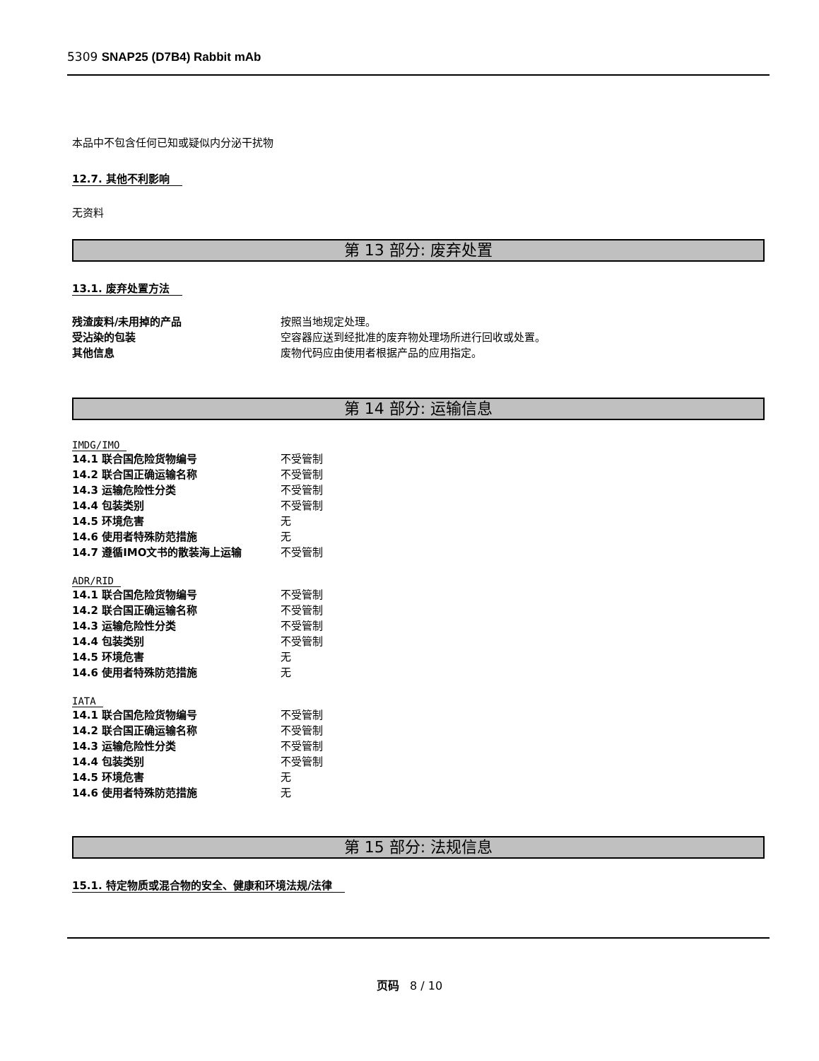5309 SNAP25 (D7B4) Rabbit mAb
本品中不包含任何已知或疑似内分泌干扰物
12.7. 其他不利影响
无资料
第 13 部分: 废弃处置
13.1. 废弃处置方法
残渣废料/未用掉的产品 按照当地规定处理。
受沾染的包装 空容器应送到经批准的废弃物处理场所进行回收或处置。
其他信息 废物代码应由使用者根据产品的应用指定。
第 14 部分: 运输信息
IMDG/IMO
14.1 联合国危险货物编号 不受管制
14.2 联合国正确运输名称 不受管制
14.3 运输危险性分类 不受管制
14.4 包装类别 不受管制
14.5 环境危害 无
14.6 使用者特殊防范措施 无
14.7 遵循IMO文书的散装海上运输 不受管制
ADR/RID
14.1 联合国危险货物编号 不受管制
14.2 联合国正确运输名称 不受管制
14.3 运输危险性分类 不受管制
14.4 包装类别 不受管制
14.5 环境危害 无
14.6 使用者特殊防范措施 无
IATA
14.1 联合国危险货物编号 不受管制
14.2 联合国正确运输名称 不受管制
14.3 运输危险性分类 不受管制
14.4 包装类别 不受管制
14.5 环境危害 无
14.6 使用者特殊防范措施 无
第 15 部分: 法规信息
15.1. 特定物质或混合物的安全、健康和环境法规/法律
页码 8 / 10